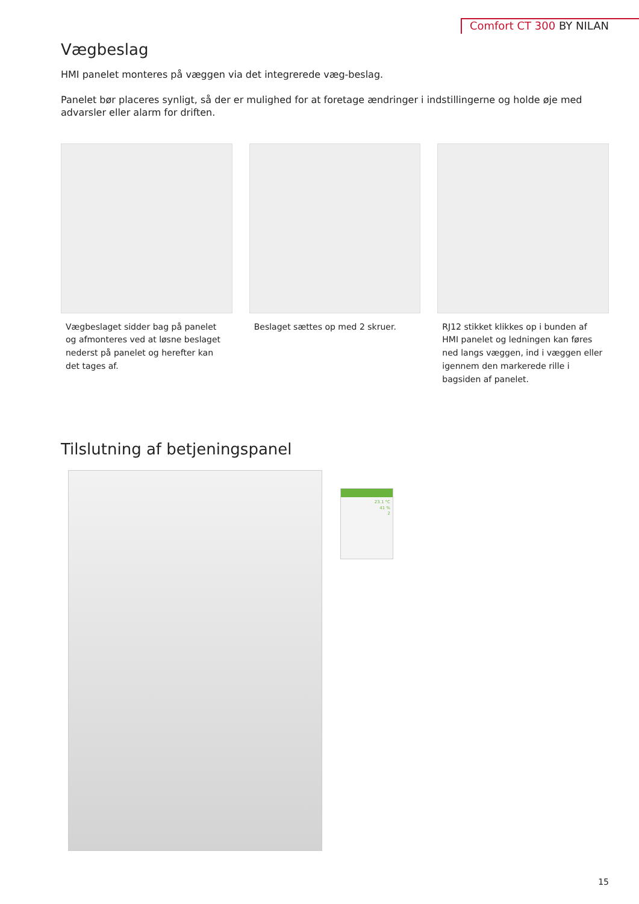Comfort CT 300 BY NILAN
Vægbeslag
HMI panelet monteres på væggen via det integrerede væg-beslag.
Panelet bør placeres synligt, så der er mulighed for at foretage ændringer i indstillingerne og holde øje med advarsler eller alarm for driften.
Vægbeslaget sidder bag på panelet og afmonteres ved at løsne beslaget nederst på panelet og herefter kan det tages af.
Beslaget sættes op med 2 skruer.
RJ12 stikket klikkes op i bunden af HMI panelet og ledningen kan føres ned langs væggen, ind i væggen eller igennem den markerede rille i bagsiden af panelet.
Tilslutning af betjeningspanel
23.1 °C
41 %
2
15